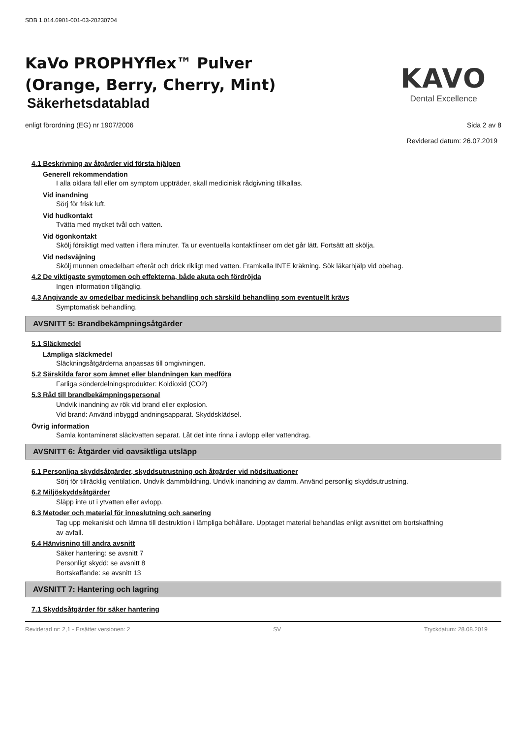SDB 1.014.6901-001-03-20230704
KaVo PROPHYflex™ Pulver
(Orange, Berry, Cherry, Mint)
Säkerhetsdatablad
KAVO
Dental Excellence
enligt förordning (EG) nr 1907/2006 Sida 2 av 8
Reviderad datum: 26.07.2019
4.1 Beskrivning av åtgärder vid första hjälpen
Generell rekommendation
I alla oklara fall eller om symptom uppträder, skall medicinisk rådgivning tillkallas.
Vid inandning
Sörj för frisk luft.
Vid hudkontakt
Tvätta med mycket tvål och vatten.
Vid ögonkontakt
Skölj försiktigt med vatten i flera minuter. Ta ur eventuella kontaktlinser om det går lätt. Fortsätt att skölja.
Vid nedsväjning
Skölj munnen omedelbart efteråt och drick rikligt med vatten. Framkalla INTE kräkning. Sök läkarhjälp vid obehag.
4.2 De viktigaste symptomen och effekterna, både akuta och fördröjda
Ingen information tillgänglig.
4.3 Angivande av omedelbar medicinsk behandling och särskild behandling som eventuellt krävs
Symptomatisk behandling.
AVSNITT 5: Brandbekämpningsåtgärder
5.1 Släckmedel
Lämpliga släckmedel
Släckningsåtgärderna anpassas till omgivningen.
5.2 Särskilda faror som ämnet eller blandningen kan medföra
Farliga sönderdelningsprodukter: Koldioxid (CO2)
5.3 Råd till brandbekämpningspersonal
Undvik inandning av rök vid brand eller explosion.
Vid brand: Använd inbyggd andningsapparat. Skyddsklädsel.
Övrig information
Samla kontaminerat släckvatten separat. Låt det inte rinna i avlopp eller vattendrag.
AVSNITT 6: Åtgärder vid oavsiktliga utsläpp
6.1 Personliga skyddsåtgärder, skyddsutrustning och åtgärder vid nödsituationer
Sörj för tillräcklig ventilation. Undvik dammbildning. Undvik inandning av damm. Använd personlig skyddsutrustning.
6.2 Miljöskyddsåtgärder
Släpp inte ut i ytvatten eller avlopp.
6.3 Metoder och material för inneslutning och sanering
Tag upp mekaniskt och lämna till destruktion i lämpliga behållare. Upptaget material behandlas enligt avsnittet om bortskaffning av avfall.
6.4 Hänvisning till andra avsnitt
Säker hantering: se avsnitt 7
Personligt skydd: se avsnitt 8
Bortskaffande: se avsnitt 13
AVSNITT 7: Hantering och lagring
7.1 Skyddsåtgärder för säker hantering
Reviderad nr: 2,1 - Ersätter versionen: 2 SV Tryckdatum: 28.08.2019